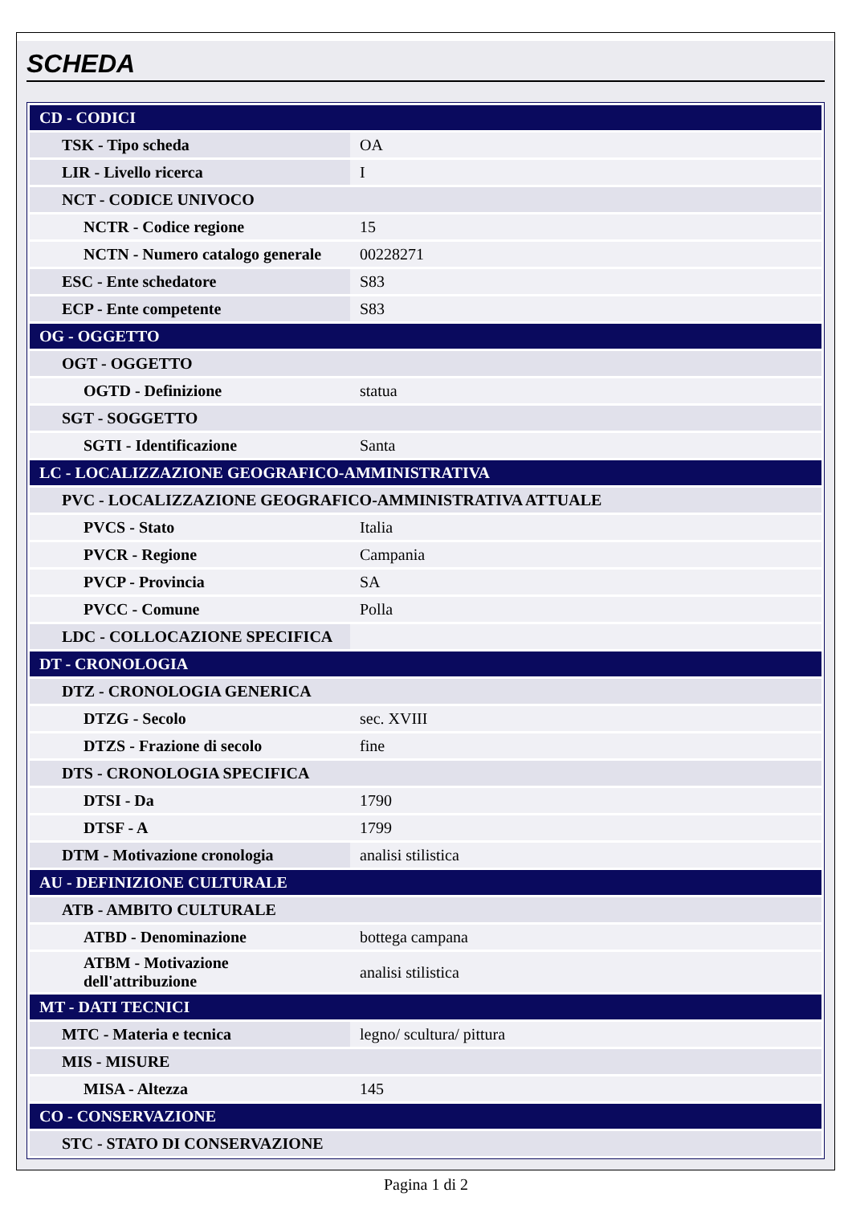SCHEDA
| CD - CODICI | |
| TSK - Tipo scheda | OA |
| LIR - Livello ricerca | I |
| NCT - CODICE UNIVOCO | |
| NCTR - Codice regione | 15 |
| NCTN - Numero catalogo generale | 00228271 |
| ESC - Ente schedatore | S83 |
| ECP - Ente competente | S83 |
| OG - OGGETTO | |
| OGT - OGGETTO | |
| OGTD - Definizione | statua |
| SGT - SOGGETTO | |
| SGTI - Identificazione | Santa |
| LC - LOCALIZZAZIONE GEOGRAFICO-AMMINISTRATIVA | |
| PVC - LOCALIZZAZIONE GEOGRAFICO-AMMINISTRATIVA ATTUALE | |
| PVCS - Stato | Italia |
| PVCR - Regione | Campania |
| PVCP - Provincia | SA |
| PVCC - Comune | Polla |
| LDC - COLLOCAZIONE SPECIFICA | |
| DT - CRONOLOGIA | |
| DTZ - CRONOLOGIA GENERICA | |
| DTZG - Secolo | sec. XVIII |
| DTZS - Frazione di secolo | fine |
| DTS - CRONOLOGIA SPECIFICA | |
| DTSI - Da | 1790 |
| DTSF - A | 1799 |
| DTM - Motivazione cronologia | analisi stilistica |
| AU - DEFINIZIONE CULTURALE | |
| ATB - AMBITO CULTURALE | |
| ATBD - Denominazione | bottega campana |
| ATBM - Motivazione dell'attribuzione | analisi stilistica |
| MT - DATI TECNICI | |
| MTC - Materia e tecnica | legno/ scultura/ pittura |
| MIS - MISURE | |
| MISA - Altezza | 145 |
| CO - CONSERVAZIONE | |
| STC - STATO DI CONSERVAZIONE | |
Pagina 1 di 2